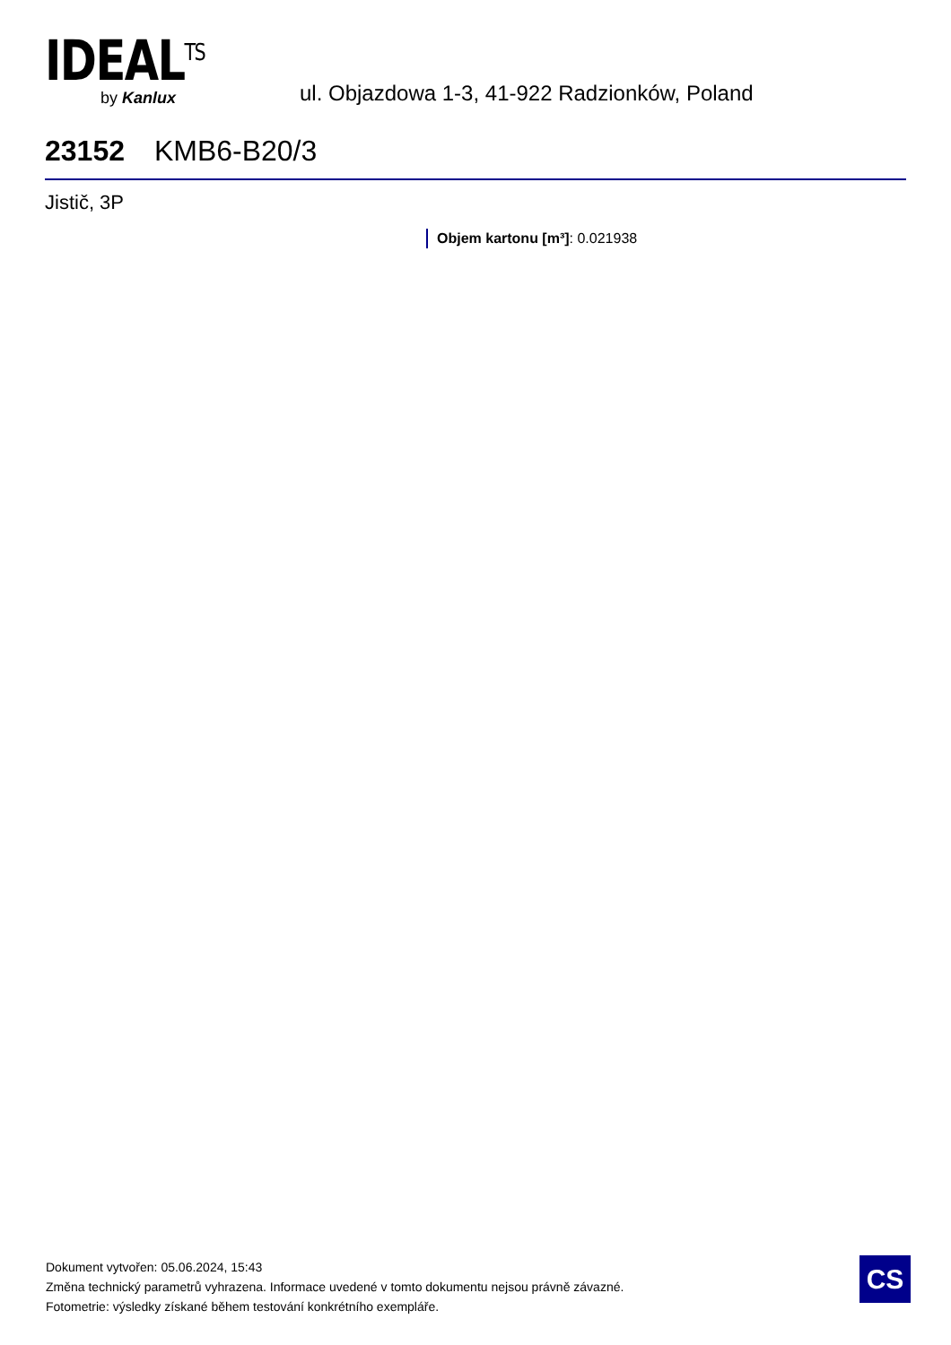IDEAL<sup>TS</sup>
by Kanlux
ul. Objazdowa 1-3, 41-922 Radzionków, Poland
23152 KMB6-B20/3
Jistič, 3P
Objem kartonu [m³]: 0.021938
Dokument vytvořen: 05.06.2024, 15:43
Změna technický parametrů vyhrazena. Informace uvedené v tomto dokumentu nejsou právně závazné.
Fotometrie: výsledky získané během testování konkrétního exempláře.
CS